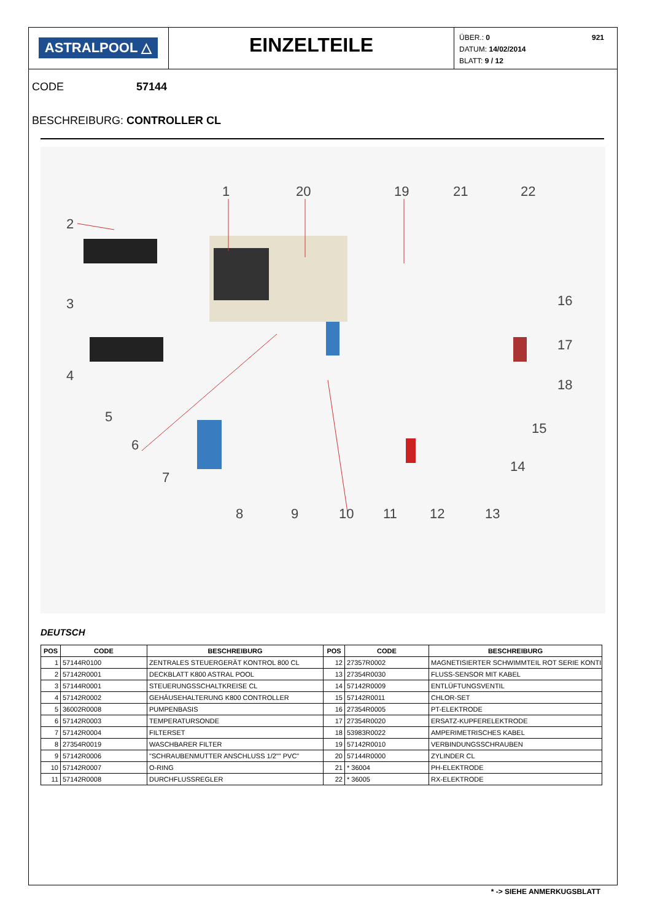ASTRALPOOL △
EINZELTEILE
ÜBER.: 0 921
DATUM: 14/02/2014
BLATT: 9 / 12
CODE 57144
BESCHREIBURG: CONTROLLER CL
1
20
19
21
22
2
3
4
5
6
7
16
17
18
15
14
8
9
10
11
12
13
DEUTSCH
| POS | CODE | BESCHREIBURG | POS | CODE | BESCHREIBURG |
| --- | --- | --- | --- | --- | --- |
| 1 | 57144R0100 | ZENTRALES STEUERGERÄT KONTROL 800 CL | 12 | 27357R0002 | MAGNETISIERTER SCHWIMMTEIL ROT SERIE KONTI |
| 2 | 57142R0001 | DECKBLATT K800 ASTRAL POOL | 13 | 27354R0030 | FLUSS-SENSOR MIT KABEL |
| 3 | 57144R0001 | STEUERUNGSSCHALTKREISE CL | 14 | 57142R0009 | ENTLÜFTUNGSVENTIL |
| 4 | 57142R0002 | GEHÄUSEHALTERUNG K800 CONTROLLER | 15 | 57142R0011 | CHLOR-SET |
| 5 | 36002R0008 | PUMPENBASIS | 16 | 27354R0005 | PT-ELEKTRODE |
| 6 | 57142R0003 | TEMPERATURSONDE | 17 | 27354R0020 | ERSATZ-KUPFERELEKTRODE |
| 7 | 57142R0004 | FILTERSET | 18 | 53983R0022 | AMPERIMETRISCHES KABEL |
| 8 | 27354R0019 | WASCHBARER FILTER | 19 | 57142R0010 | VERBINDUNGSSCHRAUBEN |
| 9 | 57142R0006 | "SCHRAUBENMUTTER ANSCHLUSS 1/2"" PVC" | 20 | 57144R0000 | ZYLINDER CL |
| 10 | 57142R0007 | O-RING | 21 | * 36004 | PH-ELEKTRODE |
| 11 | 57142R0008 | DURCHFLUSSREGLER | 22 | * 36005 | RX-ELEKTRODE |
* -> SIEHE ANMERKUGSBLATT